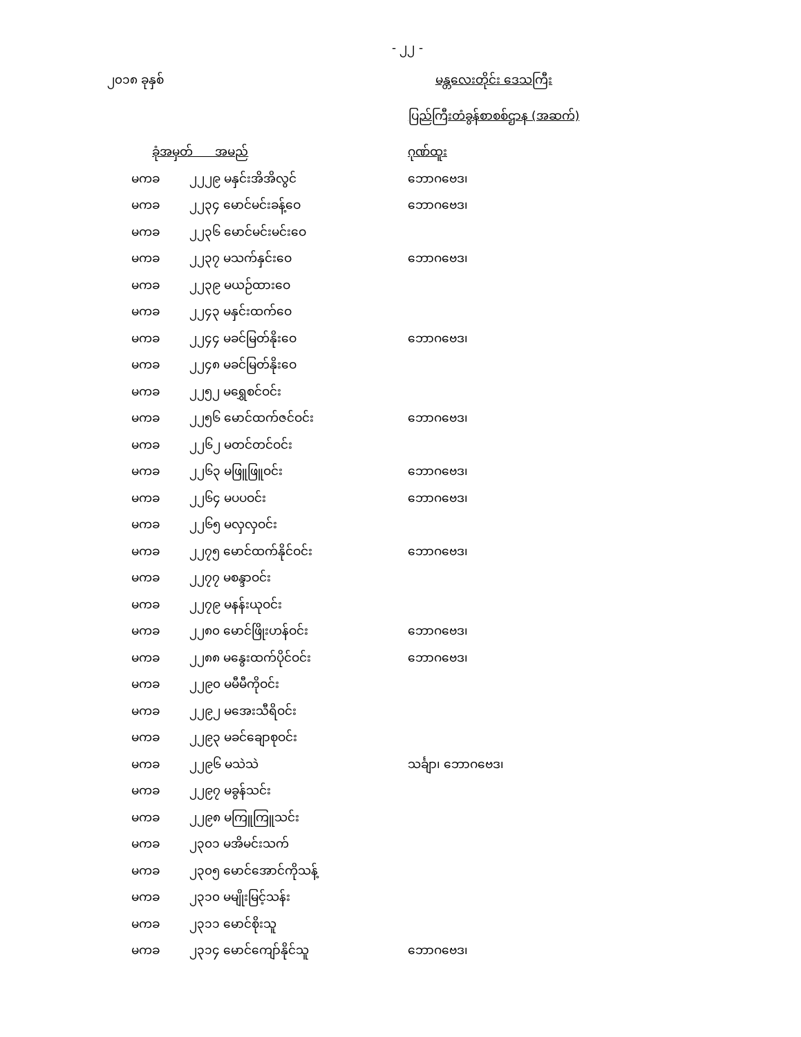- ၂၂ -
၂၀၁၈ ခုနှစ် မန္တလေးတိုင်း ဒေသကြီး
ပြည်ကြီးတံခွန်စာစစ်ဌာန (အဆက်)
| ခုံအမှတ် အမည် | | ဂုဏ်ထူး |
| --- | --- | --- |
| မကခ | ၂၂၂၉ မနှင်းအိအိလွင် | ဘောဂဗေဒ၊ |
| မကခ | ၂၂၃၄ မောင်မင်းခန့်ဝေ | ဘောဂဗေဒ၊ |
| မကခ | ၂၂၃၆ မောင်မင်းမင်းဝေ | |
| မကခ | ၂၂၃၇ မသက်နှင်းဝေ | ဘောဂဗေဒ၊ |
| မကခ | ၂၂၃၉ မယဉ်ထားဝေ | |
| မကခ | ၂၂၄၃ မနှင်းထက်ဝေ | |
| မကခ | ၂၂၄၄ မခင်မြတ်နိုးဝေ | ဘောဂဗေဒ၊ |
| မကခ | ၂၂၄၈ မခင်မြတ်နိုးဝေ | |
| မကခ | ၂၂၅၂ မရွှေစင်ဝင်း | |
| မကခ | ၂၂၅၆ မောင်ထက်ဇင်ဝင်း | ဘောဂဗေဒ၊ |
| မကခ | ၂၂၆၂ မတင်တင်ဝင်း | |
| မကခ | ၂၂၆၃ မဖြူဖြူဝင်း | ဘောဂဗေဒ၊ |
| မကခ | ၂၂၆၄ မပပဝင်း | ဘောဂဗေဒ၊ |
| မကခ | ၂၂၆၅ မလှလှဝင်း | |
| မကခ | ၂၂၇၅ မောင်ထက်နိုင်ဝင်း | ဘောဂဗေဒ၊ |
| မကခ | ၂၂၇၇ မစန္ဒာဝင်း | |
| မကခ | ၂၂၇၉ မနန်းယုဝင်း | |
| မကခ | ၂၂၈၀ မောင်ဖြိုးဟန်ဝင်း | ဘောဂဗေဒ၊ |
| မကခ | ၂၂၈၈ မနွေးထက်ပိုင်ဝင်း | ဘောဂဗေဒ၊ |
| မကခ | ၂၂၉၀ မမီမီကိုဝင်း | |
| မကခ | ၂၂၉၂ မအေးသီရိဝင်း | |
| မကခ | ၂၂၉၃ မခင်ချောစုဝင်း | |
| မကခ | ၂၂၉၆ မသဲသဲ | သင်္ချာ၊ ဘောဂဗေဒ၊ |
| မကခ | ၂၂၉၇ မခွန်သင်း | |
| မကခ | ၂၂၉၈ မကြူကြူသင်း | |
| မကခ | ၂၃၀၁ မအိမင်းသက် | |
| မကခ | ၂၃၀၅ မောင်အောင်ကိုသန့် | |
| မကခ | ၂၃၁၀ မမျိုးမြင့်သန်း | |
| မကခ | ၂၃၁၁ မောင်စိုးသူ | |
| မကခ | ၂၃၁၄ မောင်ကျော်နိုင်သူ | ဘောဂဗေဒ၊ |